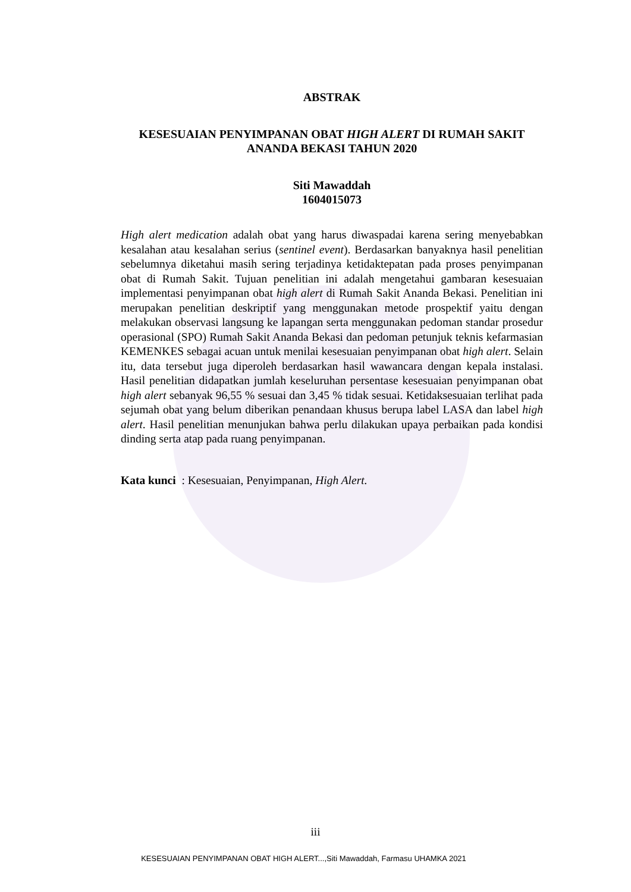ABSTRAK
KESESUAIAN PENYIMPANAN OBAT HIGH ALERT DI RUMAH SAKIT
ANANDA BEKASI TAHUN 2020
Siti Mawaddah
1604015073
High alert medication adalah obat yang harus diwaspadai karena sering menyebabkan kesalahan atau kesalahan serius (sentinel event). Berdasarkan banyaknya hasil penelitian sebelumnya diketahui masih sering terjadinya ketidaktepatan pada proses penyimpanan obat di Rumah Sakit. Tujuan penelitian ini adalah mengetahui gambaran kesesuaian implementasi penyimpanan obat high alert di Rumah Sakit Ananda Bekasi. Penelitian ini merupakan penelitian deskriptif yang menggunakan metode prospektif yaitu dengan melakukan observasi langsung ke lapangan serta menggunakan pedoman standar prosedur operasional (SPO) Rumah Sakit Ananda Bekasi dan pedoman petunjuk teknis kefarmasian KEMENKES sebagai acuan untuk menilai kesesuaian penyimpanan obat high alert. Selain itu, data tersebut juga diperoleh berdasarkan hasil wawancara dengan kepala instalasi. Hasil penelitian didapatkan jumlah keseluruhan persentase kesesuaian penyimpanan obat high alert sebanyak 96,55 % sesuai dan 3,45 % tidak sesuai. Ketidaksesuaian terlihat pada sejumah obat yang belum diberikan penandaan khusus berupa label LASA dan label high alert. Hasil penelitian menunjukan bahwa perlu dilakukan upaya perbaikan pada kondisi dinding serta atap pada ruang penyimpanan.
Kata kunci : Kesesuaian, Penyimpanan, High Alert.
iii
KESESUAIAN PENYIMPANAN OBAT HIGH ALERT...,Siti Mawaddah, Farmasu UHAMKA 2021